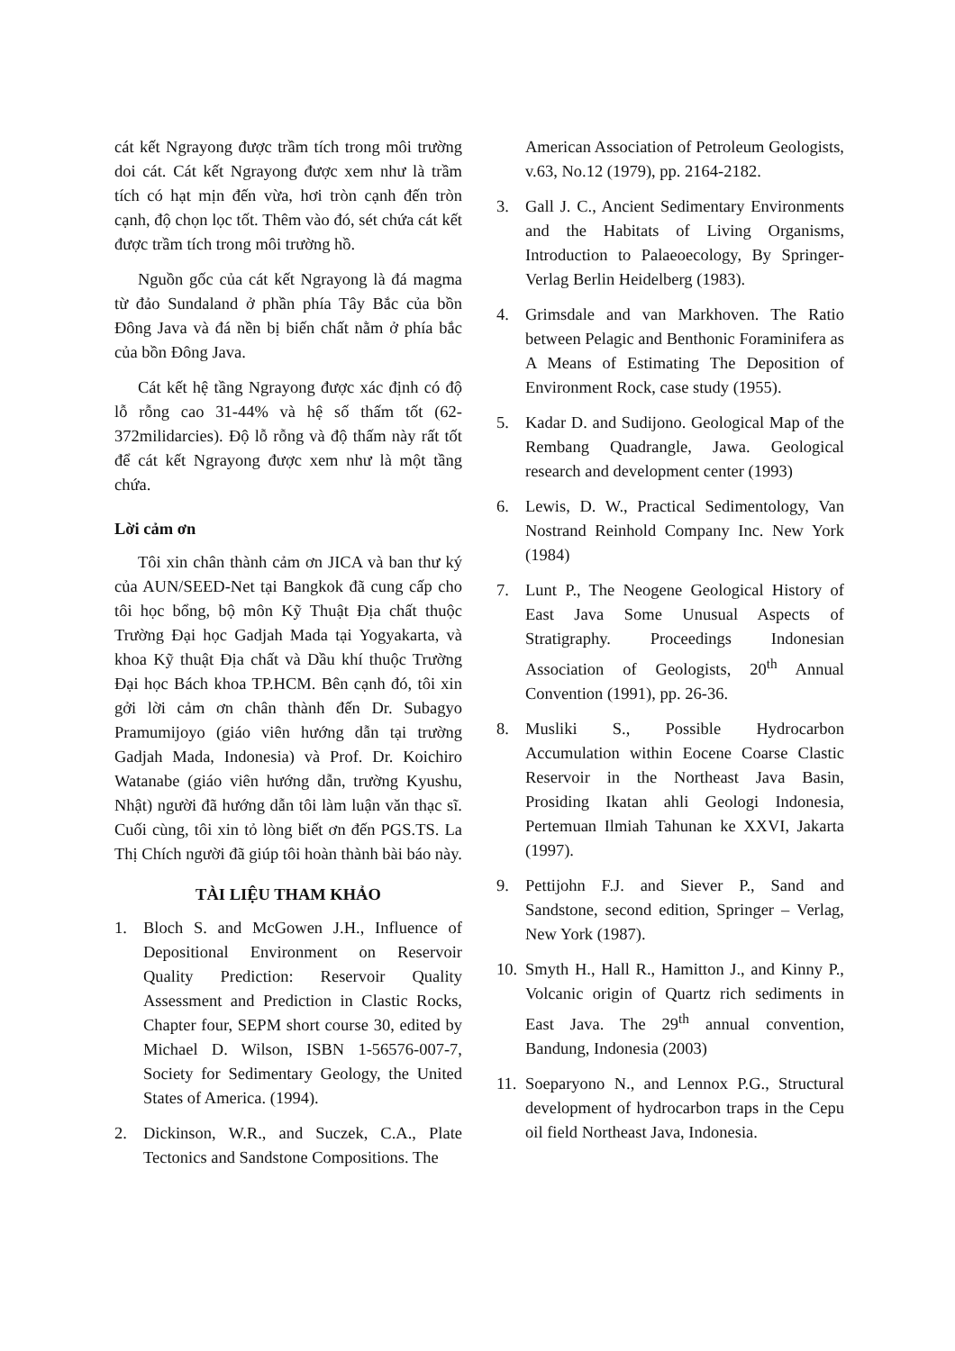cát kết Ngrayong được trầm tích trong môi trường doi cát. Cát kết Ngrayong được xem như là trầm tích có hạt mịn đến vừa, hơi tròn cạnh đến tròn cạnh, độ chọn lọc tốt. Thêm vào đó, sét chứa cát kết được trầm tích trong môi trường hồ.
Nguồn gốc của cát kết Ngrayong là đá magma từ đảo Sundaland ở phần phía Tây Bắc của bồn Đông Java và đá nền bị biến chất nằm ở phía bắc của bồn Đông Java.
Cát kết hệ tầng Ngrayong được xác định có độ lỗ rỗng cao 31-44% và hệ số thấm tốt (62-372milidarcies). Độ lỗ rỗng và độ thấm này rất tốt để cát kết Ngrayong được xem như là một tầng chứa.
Lời cảm ơn
Tôi xin chân thành cảm ơn JICA và ban thư ký của AUN/SEED-Net tại Bangkok đã cung cấp cho tôi học bổng, bộ môn Kỹ Thuật Địa chất thuộc Trường Đại học Gadjah Mada tại Yogyakarta, và khoa Kỹ thuật Địa chất và Dầu khí thuộc Trường Đại học Bách khoa TP.HCM. Bên cạnh đó, tôi xin gởi lời cảm ơn chân thành đến Dr. Subagyo Pramumijoyo (giáo viên hướng dẫn tại trường Gadjah Mada, Indonesia) và Prof. Dr. Koichiro Watanabe (giáo viên hướng dẫn, trường Kyushu, Nhật) người đã hướng dẫn tôi làm luận văn thạc sĩ. Cuối cùng, tôi xin tỏ lòng biết ơn đến PGS.TS. La Thị Chích người đã giúp tôi hoàn thành bài báo này.
TÀI LIỆU THAM KHẢO
1. Bloch S. and McGowen J.H., Influence of Depositional Environment on Reservoir Quality Prediction: Reservoir Quality Assessment and Prediction in Clastic Rocks, Chapter four, SEPM short course 30, edited by Michael D. Wilson, ISBN 1-56576-007-7, Society for Sedimentary Geology, the United States of America. (1994).
2. Dickinson, W.R., and Suczek, C.A., Plate Tectonics and Sandstone Compositions. The
American Association of Petroleum Geologists, v.63, No.12 (1979), pp. 2164-2182.
3. Gall J. C., Ancient Sedimentary Environments and the Habitats of Living Organisms, Introduction to Palaeoecology, By Springer-Verlag Berlin Heidelberg (1983).
4. Grimsdale and van Markhoven. The Ratio between Pelagic and Benthonic Foraminifera as A Means of Estimating The Deposition of Environment Rock, case study (1955).
5. Kadar D. and Sudijono. Geological Map of the Rembang Quadrangle, Jawa. Geological research and development center (1993)
6. Lewis, D. W., Practical Sedimentology, Van Nostrand Reinhold Company Inc. New York (1984)
7. Lunt P., The Neogene Geological History of East Java Some Unusual Aspects of Stratigraphy. Proceedings Indonesian Association of Geologists, 20<sup>th</sup> Annual Convention (1991), pp. 26-36.
8. Musliki S., Possible Hydrocarbon Accumulation within Eocene Coarse Clastic Reservoir in the Northeast Java Basin, Prosiding Ikatan ahli Geologi Indonesia, Pertemuan Ilmiah Tahunan ke XXVI, Jakarta (1997).
9. Pettijohn F.J. and Siever P., Sand and Sandstone, second edition, Springer – Verlag, New York (1987).
10. Smyth H., Hall R., Hamitton J., and Kinny P., Volcanic origin of Quartz rich sediments in East Java. The 29<sup>th</sup> annual convention, Bandung, Indonesia (2003)
11. Soeparyono N., and Lennox P.G., Structural development of hydrocarbon traps in the Cepu oil field Northeast Java, Indonesia.